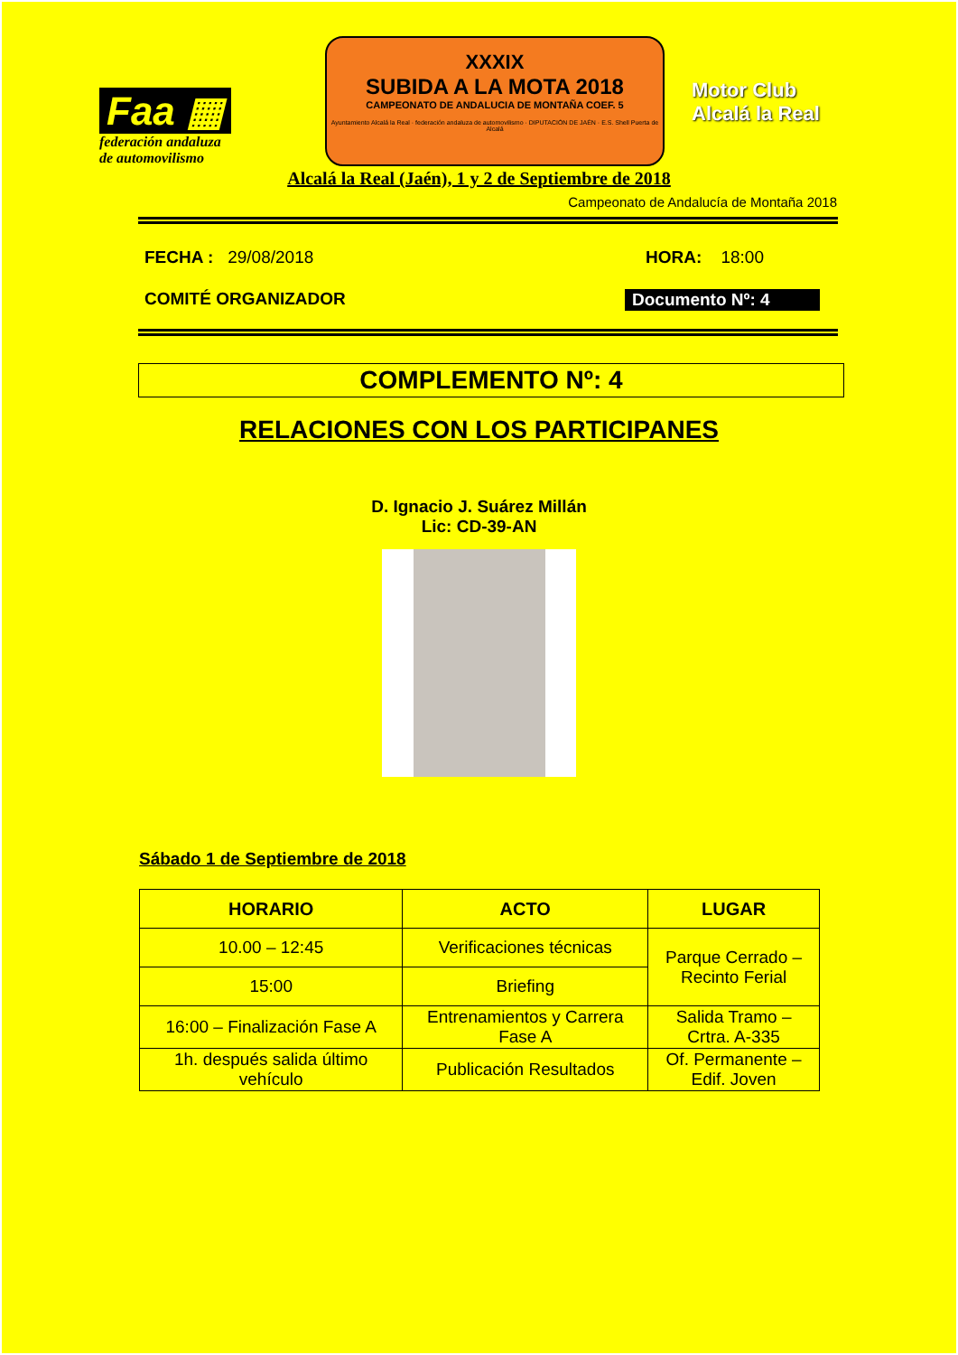Faa ▦
federación andaluza
de automovilismo
XXXIX
SUBIDA A LA MOTA 2018
CAMPEONATO DE ANDALUCIA DE MONTAÑA COEF. 5
Ayuntamiento Alcalá la Real · federación andaluza de automovilismo · DIPUTACIÓN DE JAÉN · E.S. Shell Puerta de Alcalá
Motor Club
Alcalá la Real
Alcalá la Real (Jaén), 1 y 2 de Septiembre de 2018
Campeonato de Andalucía de Montaña 2018
FECHA : 29/08/2018 HORA: 18:00
COMITÉ ORGANIZADOR Documento Nº: 4
COMPLEMENTO Nº: 4
RELACIONES CON LOS PARTICIPANES
D. Ignacio J. Suárez Millán
Lic: CD-39-AN
Sábado 1 de Septiembre de 2018
| HORARIO | ACTO | LUGAR |
| --- | --- | --- |
| 10.00 – 12:45 | Verificaciones técnicas | Parque Cerrado – Recinto Ferial |
| 15:00 | Briefing | |
| 16:00 – Finalización Fase A | Entrenamientos y Carrera Fase A | Salida Tramo – Crtra. A-335 |
| 1h. después salida último vehículo | Publicación Resultados | Of. Permanente – Edif. Joven |